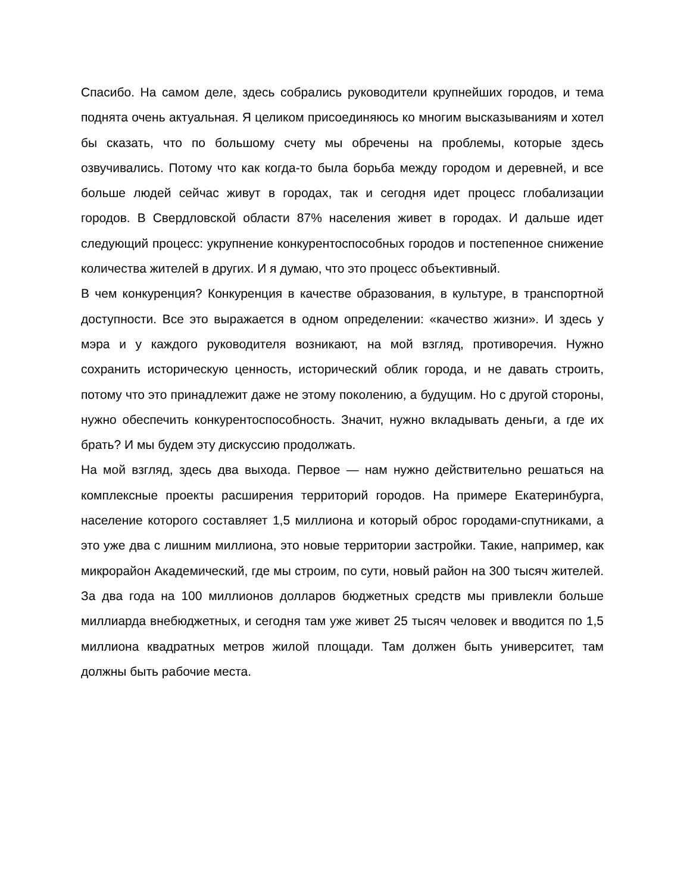Спасибо. На самом деле, здесь собрались руководители крупнейших городов, и тема поднята очень актуальная. Я целиком присоединяюсь ко многим высказываниям и хотел бы сказать, что по большому счету мы обречены на проблемы, которые здесь озвучивались. Потому что как когда-то была борьба между городом и деревней, и все больше людей сейчас живут в городах, так и сегодня идет процесс глобализации городов. В Свердловской области 87% населения живет в городах. И дальше идет следующий процесс: укрупнение конкурентоспособных городов и постепенное снижение количества жителей в других. И я думаю, что это процесс объективный.
В чем конкуренция? Конкуренция в качестве образования, в культуре, в транспортной доступности. Все это выражается в одном определении: «качество жизни». И здесь у мэра и у каждого руководителя возникают, на мой взгляд, противоречия. Нужно сохранить историческую ценность, исторический облик города, и не давать строить, потому что это принадлежит даже не этому поколению, а будущим. Но с другой стороны, нужно обеспечить конкурентоспособность. Значит, нужно вкладывать деньги, а где их брать? И мы будем эту дискуссию продолжать.
На мой взгляд, здесь два выхода. Первое — нам нужно действительно решаться на комплексные проекты расширения территорий городов. На примере Екатеринбурга, население которого составляет 1,5 миллиона и который оброс городами-спутниками, а это уже два с лишним миллиона, это новые территории застройки. Такие, например, как микрорайон Академический, где мы строим, по сути, новый район на 300 тысяч жителей. За два года на 100 миллионов долларов бюджетных средств мы привлекли больше миллиарда внебюджетных, и сегодня там уже живет 25 тысяч человек и вводится по 1,5 миллиона квадратных метров жилой площади. Там должен быть университет, там должны быть рабочие места.